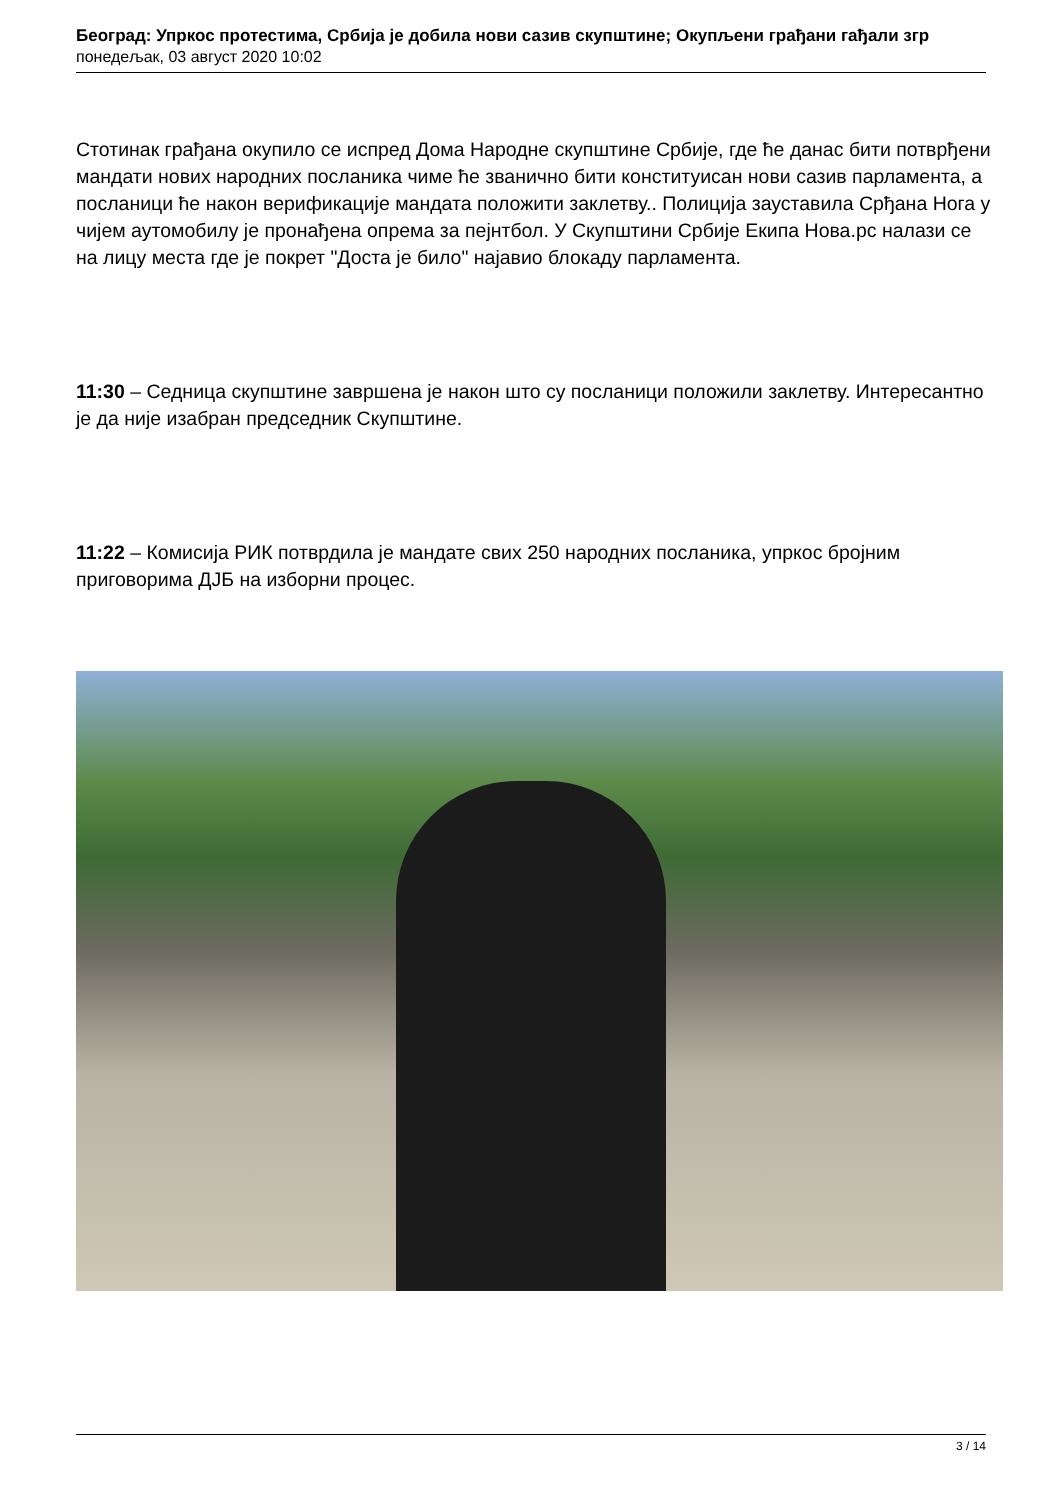Београд: Упркос протестима, Србија је добила нови сазив скупштине; Окупљени грађани гађали згр
понедељак, 03 август 2020 10:02
Стотинак грађана окупило се испред Дома Народне скупштине Србије, где ће данас бити потврђени мандати нових народних посланика чиме ће званично бити конституисан нови сазив парламента, а посланици ће након верификације мандата положити заклетву.. Полиција зауставила Срђана Нога у чијем аутомобилу је пронађена опрема за пејнтбол. У Скупштини Србије Екипа Нова.рс налази се на лицу места где је покрет "Доста је било" најавио блокаду парламента.
11:30 – Седница скупштине завршена је након што су посланици положили заклетву. Интересантно је да није изабран председник Скупштине.
11:22 – Комисија РИК потврдила је мандате свих 250 народних посланика, упркос бројним приговорима ДЈБ на изборни процес.
3 / 14